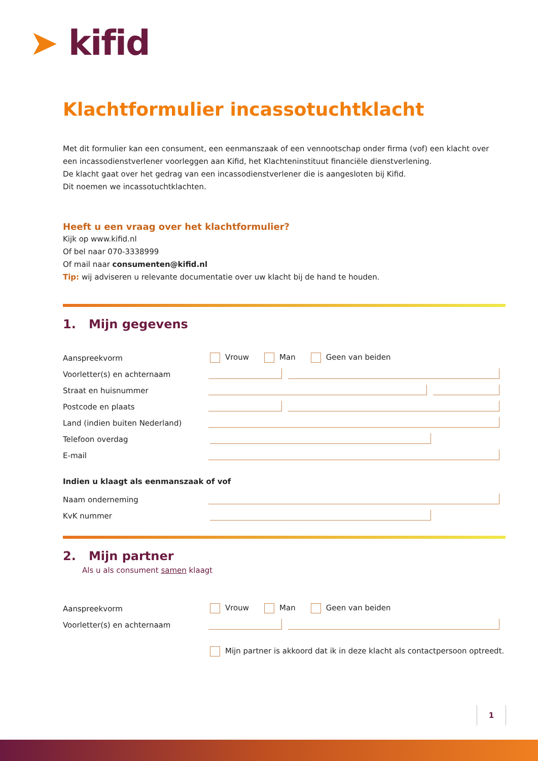➤ kifid
Klachtformulier incassotuchtklacht
Met dit formulier kan een consument, een eenmanszaak of een vennootschap onder firma (vof) een klacht over een incassodienstverlener voorleggen aan Kifid, het Klachteninstituut financiële dienstverlening.
De klacht gaat over het gedrag van een incassodienstverlener die is aangesloten bij Kifid.
Dit noemen we incassotuchtklachten.
Heeft u een vraag over het klachtformulier?
Kijk op www.kifid.nl
Of bel naar 070-3338999
Of mail naar consumenten@kifid.nl
Tip: wij adviseren u relevante documentatie over uw klacht bij de hand te houden.
1. Mijn gegevens
Aanspreekvorm
Vrouw Man Geen van beiden
Voorletter(s) en achternaam
Straat en huisnummer
Postcode en plaats
Land (indien buiten Nederland)
Telefoon overdag
E-mail
Indien u klaagt als eenmanszaak of vof
Naam onderneming
KvK nummer
2. Mijn partner
Als u als consument samen klaagt
Aanspreekvorm
Vrouw Man Geen van beiden
Voorletter(s) en achternaam
Mijn partner is akkoord dat ik in deze klacht als contactpersoon optreedt.
1